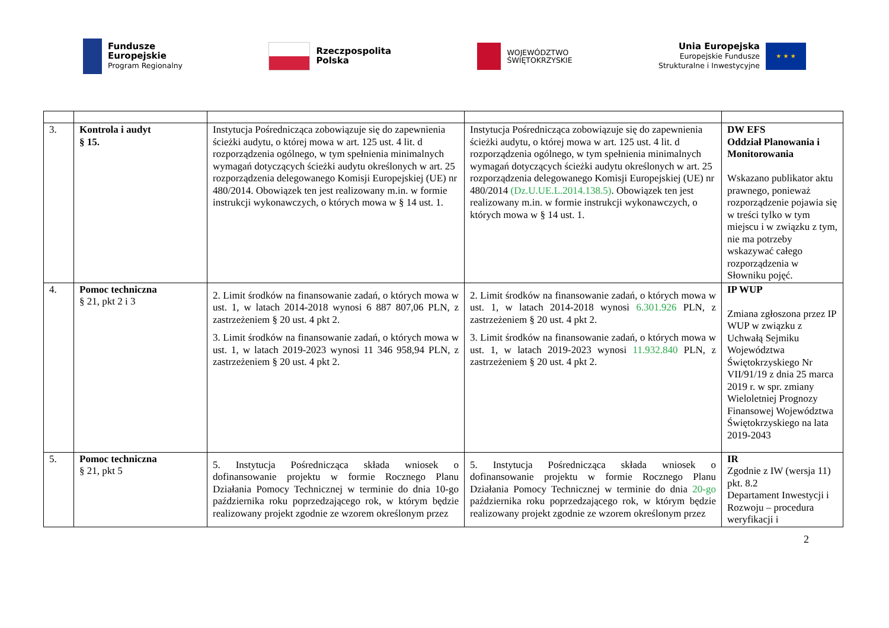Fundusze
Europejskie
Program Regionalny
Rzeczpospolita
Polska
WOJEWÓDZTWO
ŚWIĘTOKRZYSKIE
Unia Europejska
Europejskie Fundusze
Strukturalne i Inwestycyjne
★ ★ ★
| 3. | Kontrola i audyt § 15. | Instytucja Pośrednicząca zobowiązuje się do zapewnienia ścieżki audytu, o której mowa w art. 125 ust. 4 lit. d rozporządzenia ogólnego, w tym spełnienia minimalnych wymagań dotyczących ścieżki audytu określonych w art. 25 rozporządzenia delegowanego Komisji Europejskiej (UE) nr 480/2014. Obowiązek ten jest realizowany m.in. w formie instrukcji wykonawczych, o których mowa w § 14 ust. 1. | Instytucja Pośrednicząca zobowiązuje się do zapewnienia ścieżki audytu, o której mowa w art. 125 ust. 4 lit. d rozporządzenia ogólnego, w tym spełnienia minimalnych wymagań dotyczących ścieżki audytu określonych w art. 25 rozporządzenia delegowanego Komisji Europejskiej (UE) nr 480/2014 (Dz.U.UE.L.2014.138.5) . Obowiązek ten jest realizowany m.in. w formie instrukcji wykonawczych, o których mowa w § 14 ust. 1. | DW EFS Oddział Planowania i Monitorowania Wskazano publikator aktu prawnego, ponieważ rozporządzenie pojawia się w treści tylko w tym miejscu i w związku z tym, nie ma potrzeby wskazywać całego rozporządzenia w Słowniku pojęć. |
| 4. | Pomoc techniczna § 21, pkt 2 i 3 | 2. Limit środków na finansowanie zadań, o których mowa w ust. 1, w latach 2014-2018 wynosi 6 887 807,06 PLN, z zastrzeżeniem § 20 ust. 4 pkt 2. 3. Limit środków na finansowanie zadań, o których mowa w ust. 1, w latach 2019-2023 wynosi 11 346 958,94 PLN, z zastrzeżeniem § 20 ust. 4 pkt 2. | 2. Limit środków na finansowanie zadań, o których mowa w ust. 1, w latach 2014-2018 wynosi 6.301.926 PLN, z zastrzeżeniem § 20 ust. 4 pkt 2. 3. Limit środków na finansowanie zadań, o których mowa w ust. 1, w latach 2019-2023 wynosi 11.932.840 PLN, z zastrzeżeniem § 20 ust. 4 pkt 2. | IP WUP Zmiana zgłoszona przez IP WUP w związku z Uchwałą Sejmiku Województwa Świętokrzyskiego Nr VII/91/19 z dnia 25 marca 2019 r. w spr. zmiany Wieloletniej Prognozy Finansowej Województwa Świętokrzyskiego na lata 2019-2043 |
| 5. | Pomoc techniczna § 21, pkt 5 | 5. Instytucja Pośrednicząca składa wniosek o dofinansowanie projektu w formie Rocznego Planu Działania Pomocy Technicznej w terminie do dnia 10-go października roku poprzedzającego rok, w którym będzie realizowany projekt zgodnie ze wzorem określonym przez | 5. Instytucja Pośrednicząca składa wniosek o dofinansowanie projektu w formie Rocznego Planu Działania Pomocy Technicznej w terminie do dnia 20-go października roku poprzedzającego rok, w którym będzie realizowany projekt zgodnie ze wzorem określonym przez | IR Zgodnie z IW (wersja 11) pkt. 8.2 Departament Inwestycji i Rozwoju – procedura weryfikacji i |
2